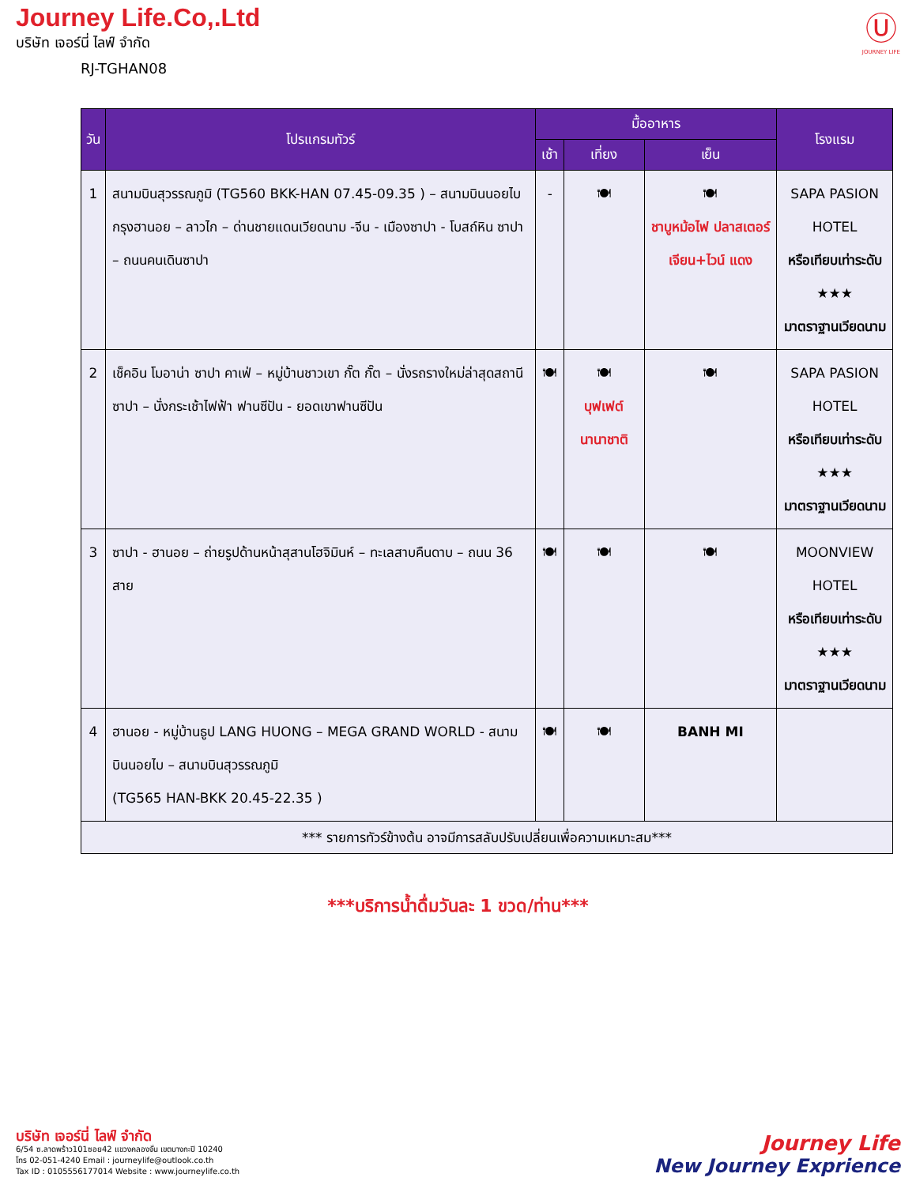Journey Life.Co,.Ltd
บริษัท เจอร์นี่ ไลฟ์ จำกัด
RJ-TGHAN08
Ⓤ
JOURNEY LIFE
| วัน | โปรแกรมทัวร์ | มื้ออาหาร | | | โรงแรม |
| --- | --- | --- | --- | --- | --- |
| | | เช้า | เที่ยง | เย็น | |
| 1 | สนามบินสุวรรณภูมิ (TG560 BKK-HAN 07.45-09.35 ) – สนามบินนอยไบ กรุงฮานอย – ลาวไก – ด่านชายแดนเวียดนาม -จีน - เมืองซาปา - โบสถ์หิน ซาปา – ถนนคนเดินซาปา | - | 🍽 | 🍽 ชาบูหม้อไฟ ปลาสเตอร์ เจียน+ไวน์ แดง | SAPA PASION HOTEL หรือเทียบเท่าระดับ ★★★ มาตราฐานเวียดนาม |
| 2 | เช็คอิน โมอาน่า ซาปา คาเฟ่ – หมู่บ้านชาวเขา กั๊ต กั๊ต – นั่งรถรางใหม่ล่าสุดสถานีซาปา – นั่งกระเช้าไฟฟ้า ฟานซีปัน - ยอดเขาฟานซีปัน | 🍽 | 🍽 บุฟเฟต์ นานาชาติ | 🍽 | SAPA PASION HOTEL หรือเทียบเท่าระดับ ★★★ มาตราฐานเวียดนาม |
| 3 | ซาปา - ฮานอย – ถ่ายรูปด้านหน้าสุสานโฮจิมินห์ – ทะเลสาบคืนดาบ – ถนน 36 สาย | 🍽 | 🍽 | 🍽 | MOONVIEW HOTEL หรือเทียบเท่าระดับ ★★★ มาตราฐานเวียดนาม |
| 4 | ฮานอย - หมู่บ้านธูป LANG HUONG – MEGA GRAND WORLD - สนามบินนอยไบ – สนามบินสุวรรณภูมิ (TG565 HAN-BKK 20.45-22.35 ) | 🍽 | 🍽 | BANH MI | |
| *** รายการทัวร์ข้างต้น อาจมีการสลับปรับเปลี่ยนเพื่อความเหมาะสม*** | | | | | |
***บริการน้ำดื่มวันละ 1 ขวด/ท่าน***
บริษัท เจอร์นี่ ไลฟ์ จำกัด
6/54 ซ.ลาดพร้าว101ซอย42 แขวงคลองจั่น เขตบางกะปิ 10240
โทร 02-051-4240 Email : journeylife@outlook.co.th
Tax ID : 0105556177014 Website : www.journeylife.co.th
Journey Life
New Journey Exprience